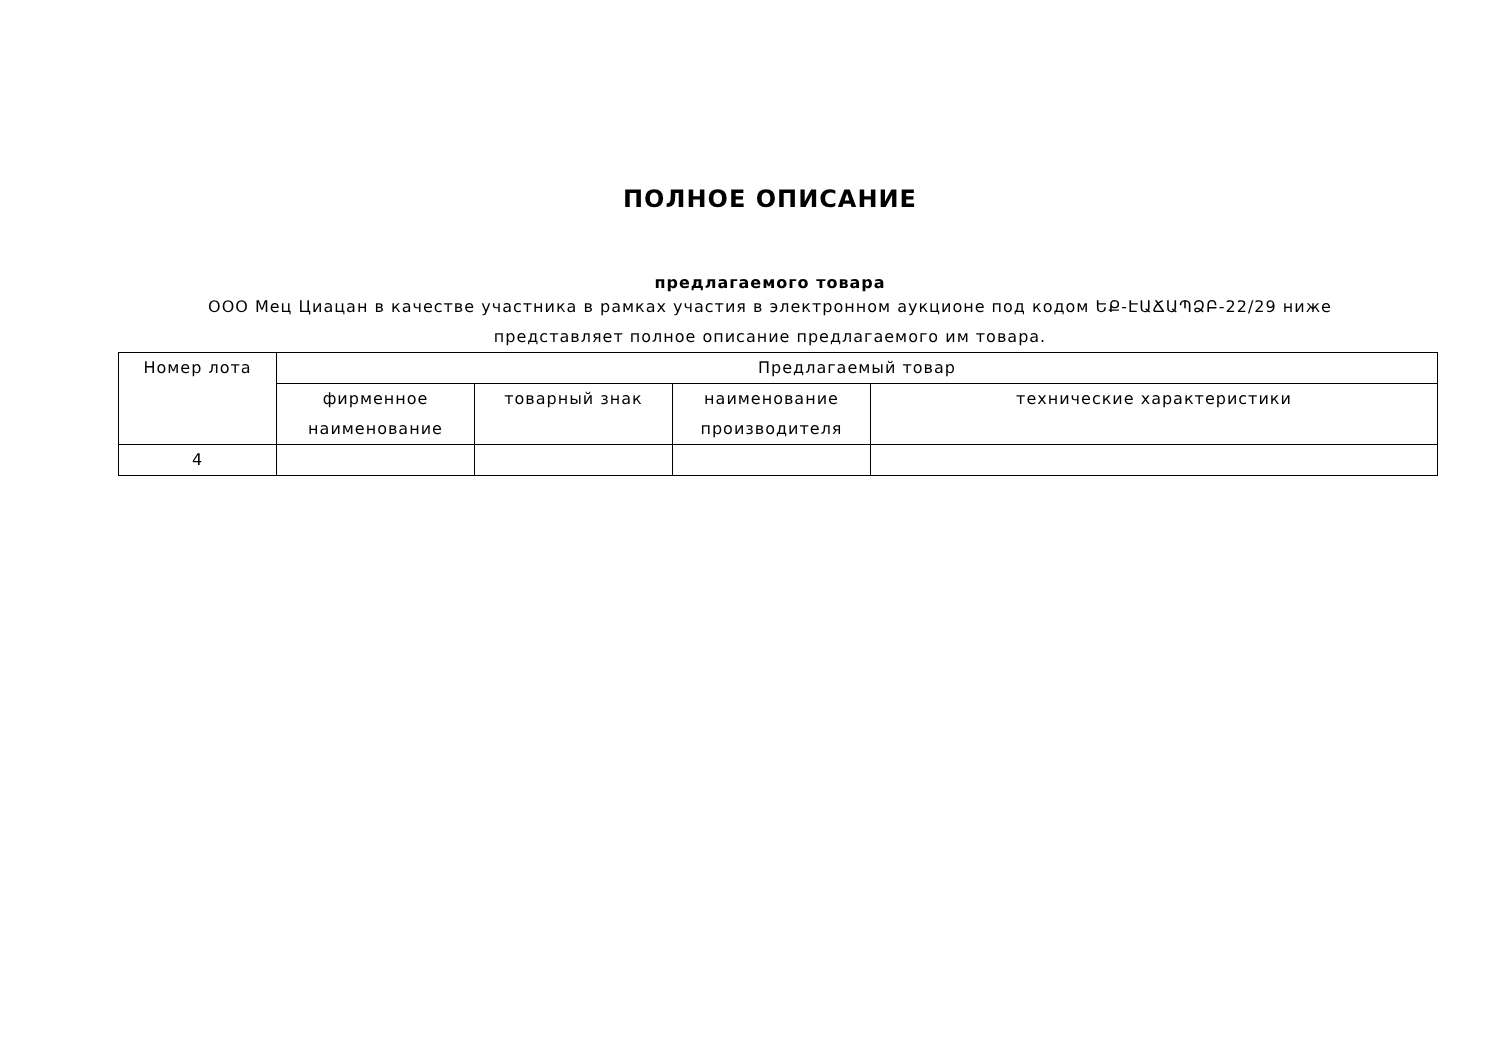ПОЛНОЕ ОПИСАНИЕ
предлагаемого товара
ООО Мец Циацан в качестве участника в рамках участия в электронном аукционе под кодом ԵՔ-ԷԱՃԱՊՁԲ-22/29 ниже
представляет полное описание предлагаемого им товара.
| Номер лота | Предлагаемый товар | | | |
| | фирменное наименование | товарный знак | наименование производителя | технические характеристики |
| 4 | | | | |